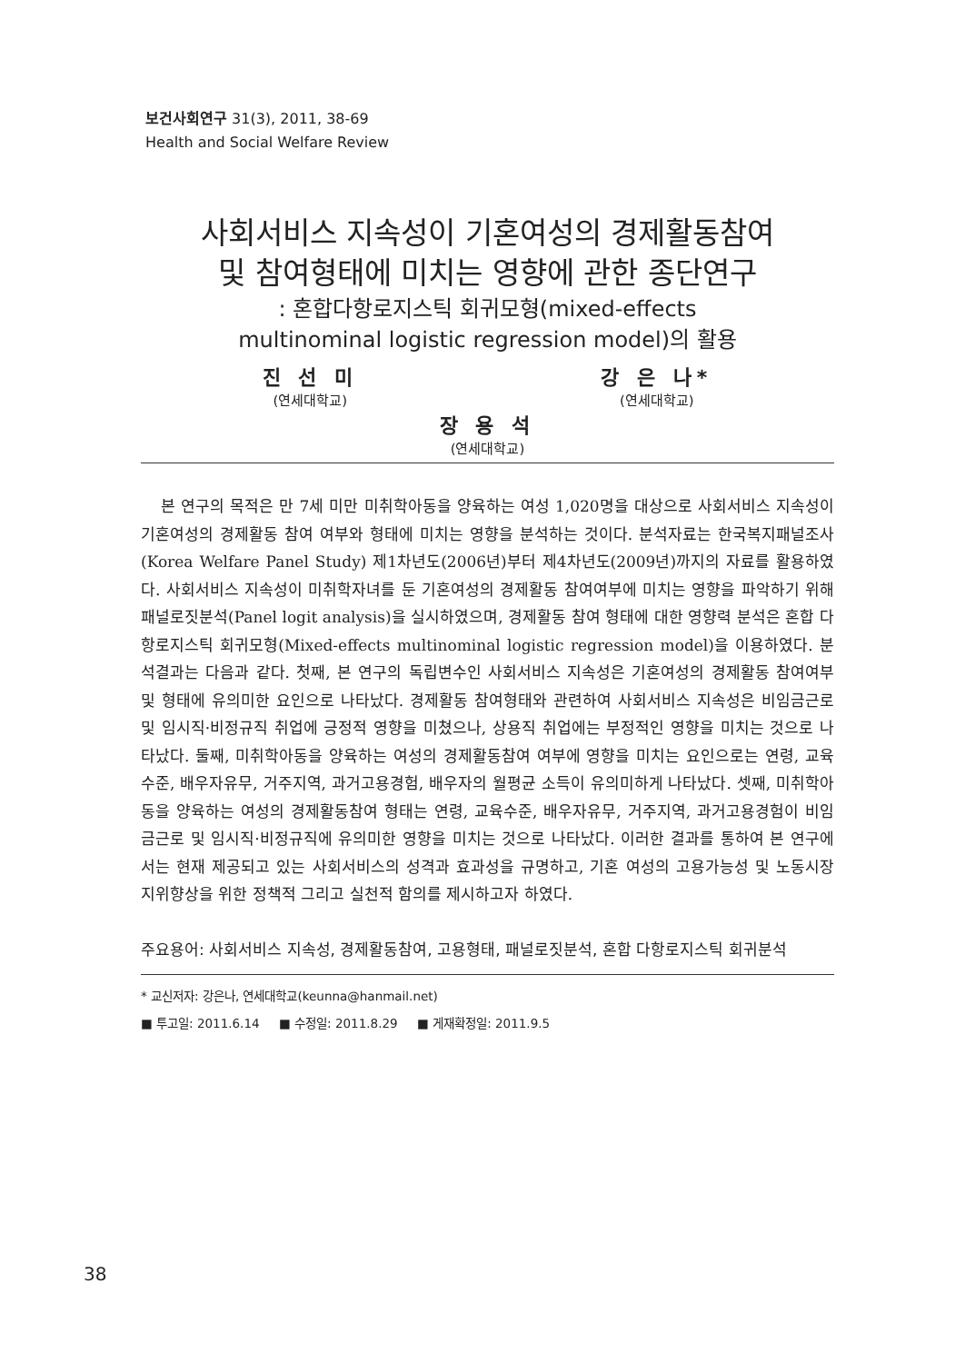보건사회연구 31(3), 2011, 38-69
Health and Social Welfare Review
사회서비스 지속성이 기혼여성의 경제활동참여
및 참여형태에 미치는 영향에 관한 종단연구
: 혼합다항로지스틱 회귀모형(mixed-effects
multinominal logistic regression model)의 활용
진 선 미
(연세대학교)
강 은 나*
(연세대학교)
장 용 석
(연세대학교)
본 연구의 목적은 만 7세 미만 미취학아동을 양육하는 여성 1,020명을 대상으로 사회서비스 지속성이 기혼여성의 경제활동 참여 여부와 형태에 미치는 영향을 분석하는 것이다. 분석자료는 한국복지패널조사(Korea Welfare Panel Study) 제1차년도(2006년)부터 제4차년도(2009년)까지의 자료를 활용하였다. 사회서비스 지속성이 미취학자녀를 둔 기혼여성의 경제활동 참여여부에 미치는 영향을 파악하기 위해 패널로짓분석(Panel logit analysis)을 실시하였으며, 경제활동 참여 형태에 대한 영향력 분석은 혼합 다항로지스틱 회귀모형(Mixed-effects multinominal logistic regression model)을 이용하였다. 분석결과는 다음과 같다. 첫째, 본 연구의 독립변수인 사회서비스 지속성은 기혼여성의 경제활동 참여여부 및 형태에 유의미한 요인으로 나타났다. 경제활동 참여형태와 관련하여 사회서비스 지속성은 비임금근로 및 임시직·비정규직 취업에 긍정적 영향을 미쳤으나, 상용직 취업에는 부정적인 영향을 미치는 것으로 나타났다. 둘째, 미취학아동을 양육하는 여성의 경제활동참여 여부에 영향을 미치는 요인으로는 연령, 교육수준, 배우자유무, 거주지역, 과거고용경험, 배우자의 월평균 소득이 유의미하게 나타났다. 셋째, 미취학아동을 양육하는 여성의 경제활동참여 형태는 연령, 교육수준, 배우자유무, 거주지역, 과거고용경험이 비임금근로 및 임시직·비정규직에 유의미한 영향을 미치는 것으로 나타났다. 이러한 결과를 통하여 본 연구에서는 현재 제공되고 있는 사회서비스의 성격과 효과성을 규명하고, 기혼 여성의 고용가능성 및 노동시장 지위향상을 위한 정책적 그리고 실천적 함의를 제시하고자 하였다.
주요용어: 사회서비스 지속성, 경제활동참여, 고용형태, 패널로짓분석, 혼합 다항로지스틱 회귀분석
* 교신저자: 강은나, 연세대학교(keunna@hanmail.net)
■ 투고일: 2011.6.14 ■ 수정일: 2011.8.29 ■ 게재확정일: 2011.9.5
38